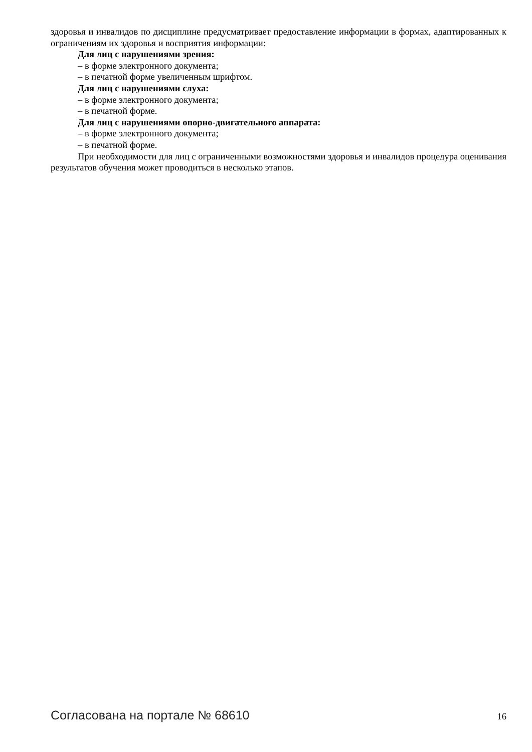здоровья и инвалидов по дисциплине предусматривает предоставление информации в формах, адаптированных к ограничениям их здоровья и восприятия информации:
Для лиц с нарушениями зрения:
– в форме электронного документа;
– в печатной форме увеличенным шрифтом.
Для лиц с нарушениями слуха:
– в форме электронного документа;
– в печатной форме.
Для лиц с нарушениями опорно-двигательного аппарата:
– в форме электронного документа;
– в печатной форме.
При необходимости для лиц с ограниченными возможностями здоровья и инвалидов процедура оценивания результатов обучения может проводиться в несколько этапов.
Согласована на портале № 68610 16